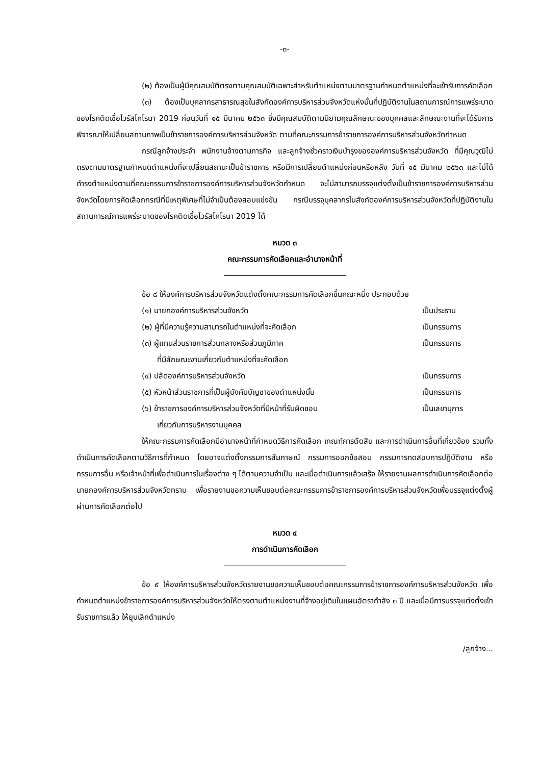-๓-
(๒) ต้องเป็นผู้มีคุณสมบัติตรงตามคุณสมบัติเฉพาะสำหรับตำแหน่งตามมาตรฐานกำหนดตำแหน่งที่จะเข้ารับการคัดเลือก
(๓) ต้องเป็นบุคลากรสาธารณสุขในสังกัดองค์การบริหารส่วนจังหวัดแห่งนั้นที่ปฏิบัติงานในสถานการณ์การแพร่ระบาดของโรคติดเชื้อไวรัสโคโรนา 2019 ก่อนวันที่ ๑๕ มีนาคม ๒๕๖๓ ซึ่งมีคุณสมบัติตามนิยามคุณลักษณะของบุคคลและลักษณะงานที่จะได้รับการพิจารณาให้เปลี่ยนสถานภาพเป็นข้าราชการองค์การบริหารส่วนจังหวัด ตามที่คณะกรรมการข้าราชการองค์การบริหารส่วนจังหวัดกำหนด
กรณีลูกจ้างประจำ พนักงานจ้างตามภารกิจ และลูกจ้างชั่วคราวเงินบำรุงขององค์การบริหารส่วนจังหวัด ที่มีคุณวุฒิไม่ตรงตามมาตรฐานกำหนดตำแหน่งที่จะเปลี่ยนสถานะเป็นข้าราชการ หรือมีการเปลี่ยนตำแหน่งก่อนหรือหลัง วันที่ ๑๕ มีนาคม ๒๕๖๓ และไม่ได้ดำรงตำแหน่งตามที่คณะกรรมการข้าราชการองค์การบริหารส่วนจังหวัดกำหนด จะไม่สามารถบรรจุแต่งตั้งเป็นข้าราชการองค์การบริหารส่วนจังหวัดโดยการคัดเลือกกรณีที่มีเหตุพิเศษที่ไม่จำเป็นต้องสอบแข่งขัน กรณีบรรจุบุคลากรในสังกัดองค์การบริหารส่วนจังหวัดที่ปฏิบัติงานในสถานการณ์การแพร่ระบาดของโรคติดเชื้อไวรัสโคโรนา 2019 ได้
หมวด ๓
คณะกรรมการคัดเลือกและอำนาจหน้าที่
ข้อ ๘ ให้องค์การบริหารส่วนจังหวัดแต่งตั้งคณะกรรมการคัดเลือกขึ้นคณะหนึ่ง ประกอบด้วย
(๑) นายกองค์การบริหารส่วนจังหวัด เป็นประธาน
(๒) ผู้ที่มีความรู้ความสามารถในตำแหน่งที่จะคัดเลือก เป็นกรรมการ
(๓) ผู้แทนส่วนราชการส่วนกลางหรือส่วนภูมิภาค
ที่มีลักษณะงานเกี่ยวกับตำแหน่งที่จะคัดเลือก เป็นกรรมการ
(๔) ปลัดองค์การบริหารส่วนจังหวัด เป็นกรรมการ
(๕) หัวหน้าส่วนราชการที่เป็นผู้บังคับบัญชาของตำแหน่งนั้น เป็นกรรมการ
(๖) ข้าราชการองค์การบริหารส่วนจังหวัดที่มีหน้าที่รับผิดชอบ
เกี่ยวกับการบริหารงานบุคคล เป็นเลขานุการ
ให้คณะกรรมการคัดเลือกมีอำนาจหน้าที่กำหนดวิธีการคัดเลือก เกณฑ์การตัดสิน และการดำเนินการอื่นที่เกี่ยวข้อง รวมทั้งดำเนินการคัดเลือกตามวิธีการที่กำหนด โดยอาจแต่งตั้งกรรมการสัมภาษณ์ กรรมการออกข้อสอบ กรรมการทดสอบการปฏิบัติงาน หรือกรรมการอื่น หรือเจ้าหน้าที่เพื่อดำเนินการในเรื่องต่าง ๆ ได้ตามความจำเป็น และเมื่อดำเนินการแล้วเสร็จ ให้รายงานผลการดำเนินการคัดเลือกต่อนายกองค์การบริหารส่วนจังหวัดทราบ เพื่อรายงานขอความเห็นชอบต่อคณะกรรมการข้าราชการองค์การบริหารส่วนจังหวัดเพื่อบรรจุแต่งตั้งผู้ผ่านการคัดเลือกต่อไป
หมวด ๔
การดำเนินการคัดเลือก
ข้อ ๙ ให้องค์การบริหารส่วนจังหวัดรายงานขอความเห็นชอบต่อคณะกรรมการข้าราชการองค์การบริหารส่วนจังหวัด เพื่อกำหนดตำแหน่งข้าราชการองค์การบริหารส่วนจังหวัดให้ตรงตามตำแหน่งงานที่จ้างอยู่เดิมในแผนอัตรากำลัง ๓ ปี และเมื่อมีการบรรจุแต่งตั้งเข้ารับราชการแล้ว ให้ยุบเลิกตำแหน่ง
/ลูกจ้าง...